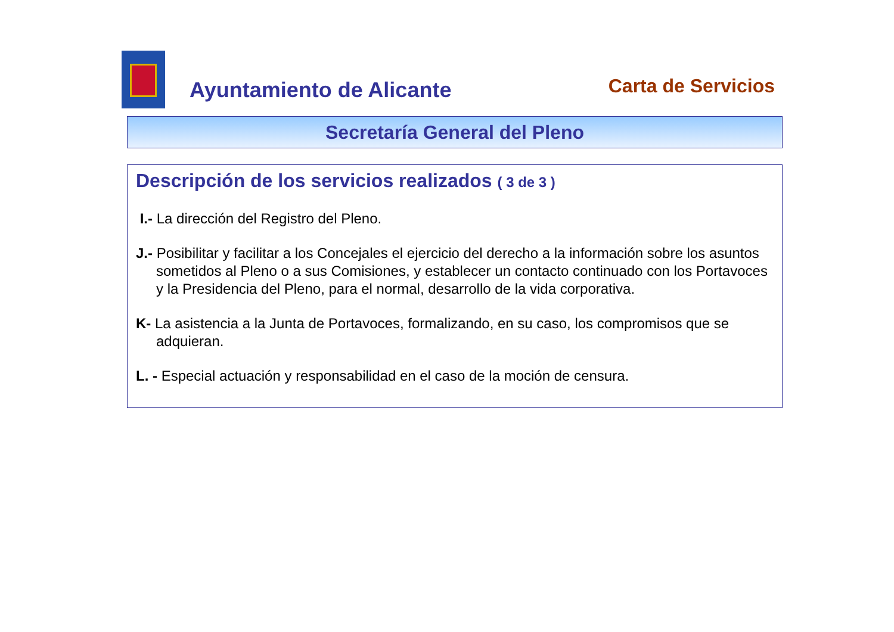Ayuntamiento de Alicante
Carta de Servicios
Secretaría General del Pleno
Descripción de los servicios realizados ( 3 de 3 )
I.- La dirección del Registro del Pleno.
J.- Posibilitar y facilitar a los Concejales el ejercicio del derecho a la información sobre los asuntos sometidos al Pleno o a sus Comisiones, y establecer un contacto continuado con los Portavoces y la Presidencia del Pleno, para el normal, desarrollo de la vida corporativa.
K- La asistencia a la Junta de Portavoces, formalizando, en su caso, los compromisos que se adquieran.
L. - Especial actuación y responsabilidad en el caso de la moción de censura.